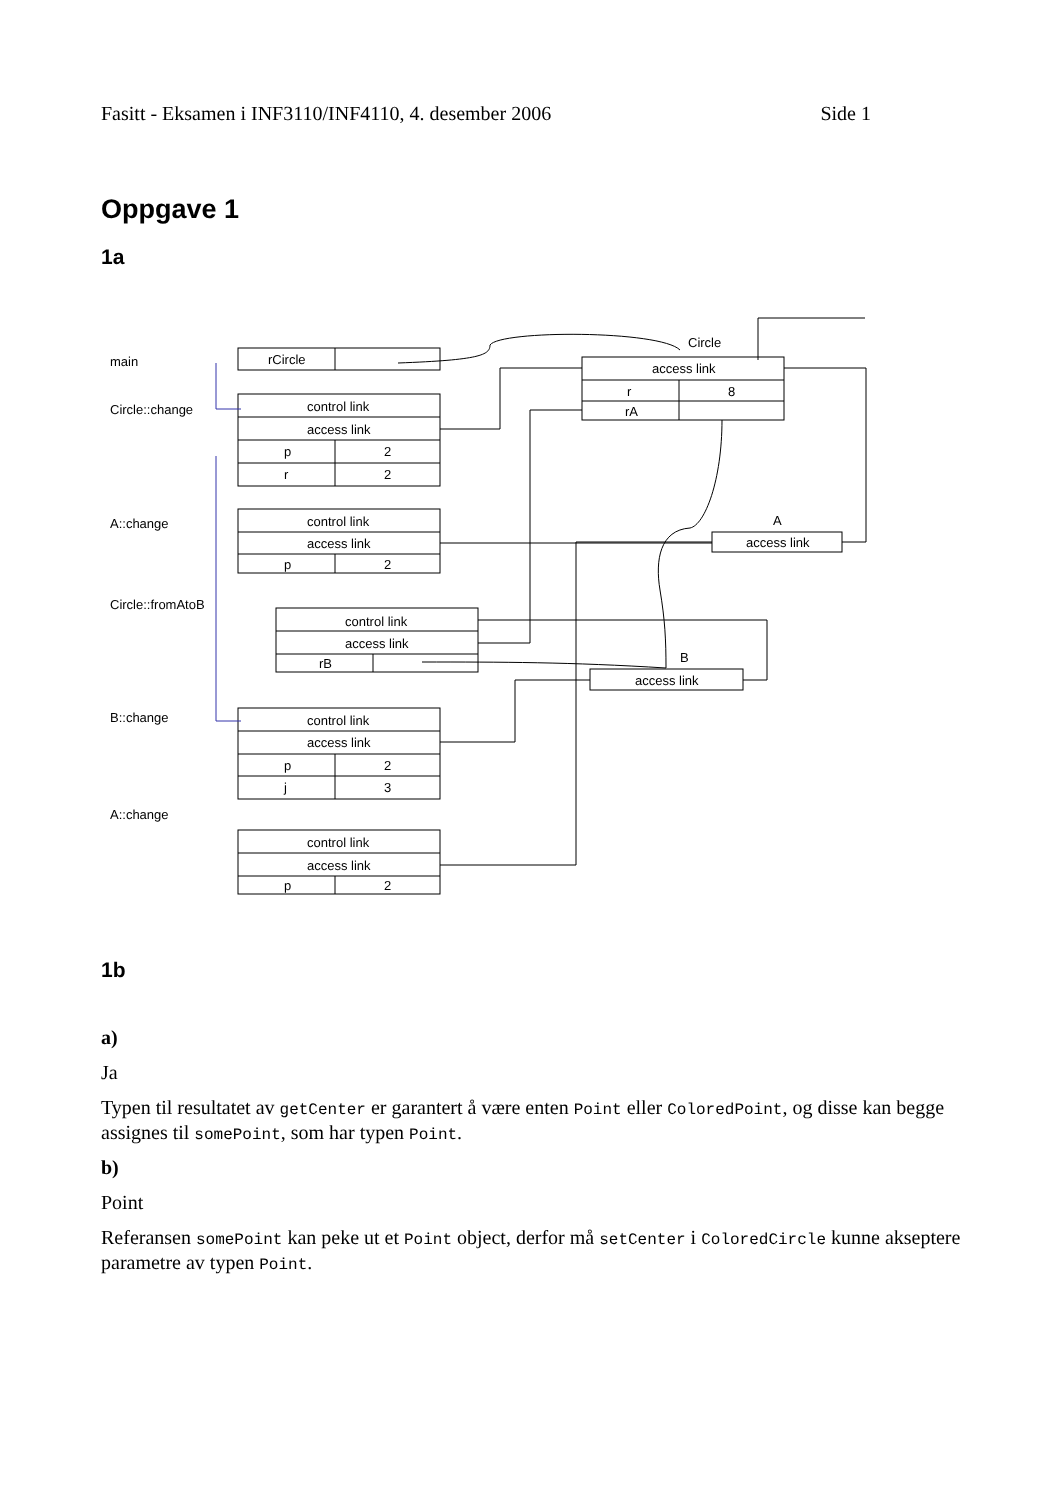Fasitt - Eksamen i INF3110/INF4110, 4. desember 2006 Side 1
Oppgave 1
1a
main rCircle
Circle::change control link
access link
p 2
r 2
A::change control link
access link
p 2
Circle::fromAtoB
control link
access link
rB
B::change control link
access link
p 2
j 3
A::change
control link
access link
p 2
Circle
access link
r 8
rA
A
access link
B
access link
1b
a)
Ja
Typen til resultatet av getCenter er garantert å være enten Point eller ColoredPoint, og disse kan begge assignes til somePoint, som har typen Point.
b)
Point
Referansen somePoint kan peke ut et Point object, derfor må setCenter i ColoredCircle kunne akseptere parametre av typen Point.